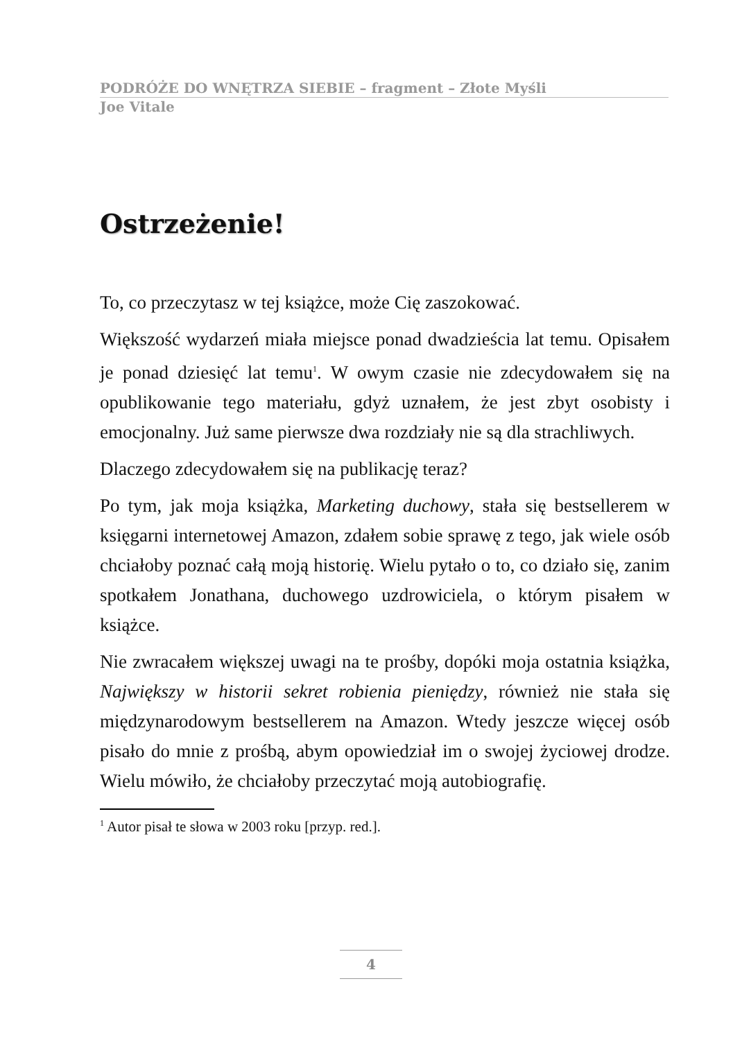PODRÓŻE DO WNĘTRZA SIEBIE – fragment – Złote Myśli
Joe Vitale
Ostrzeżenie!
To, co przeczytasz w tej książce, może Cię zaszokować.
Większość wydarzeń miała miejsce ponad dwadzieścia lat temu. Opisałem je ponad dziesięć lat temu<sup>1</sup>. W owym czasie nie zdecydowałem się na opublikowanie tego materiału, gdyż uznałem, że jest zbyt osobisty i emocjonalny. Już same pierwsze dwa rozdziały nie są dla strachliwych.
Dlaczego zdecydowałem się na publikację teraz?
Po tym, jak moja książka, Marketing duchowy, stała się bestsellerem w księgarni internetowej Amazon, zdałem sobie sprawę z tego, jak wiele osób chciałoby poznać całą moją historię. Wielu pytało o to, co działo się, zanim spotkałem Jonathana, duchowego uzdrowiciela, o którym pisałem w książce.
Nie zwracałem większej uwagi na te prośby, dopóki moja ostatnia książka, Największy w historii sekret robienia pieniędzy, również nie stała się międzynarodowym bestsellerem na Amazon. Wtedy jeszcze więcej osób pisało do mnie z prośbą, abym opowiedział im o swojej życiowej drodze. Wielu mówiło, że chciałoby przeczytać moją autobiografię.
<sup>1</sup> Autor pisał te słowa w 2003 roku [przyp. red.].
4